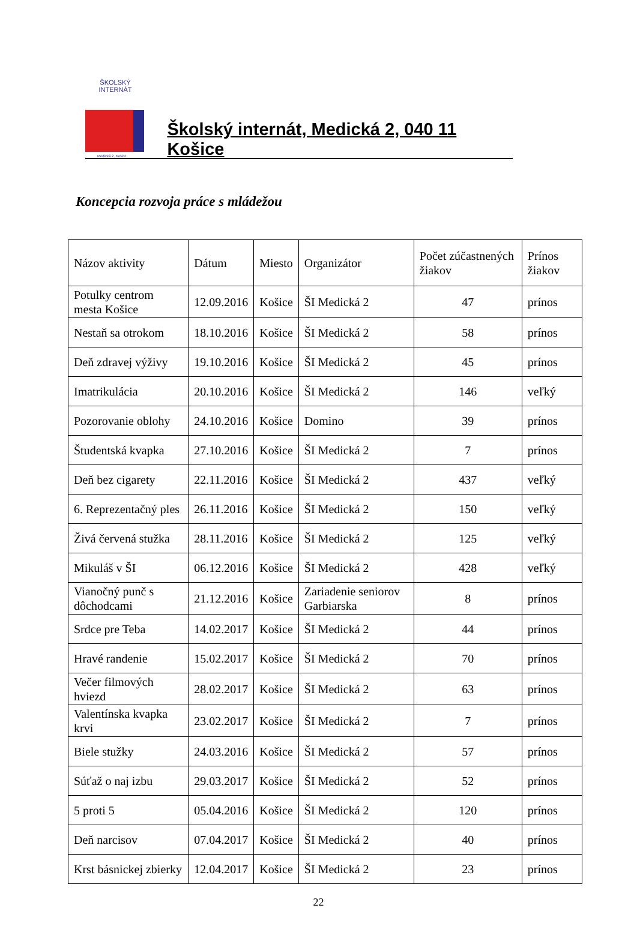ŠKOLSKÝ INTERNÁT
Medická 2, Košice
Školský internát, Medická 2, 040 11 Košice
Koncepcia rozvoja práce s mládežou
| Názov aktivity | Dátum | Miesto | Organizátor | Počet zúčastnených žiakov | Prínos žiakov |
| --- | --- | --- | --- | --- | --- |
| Potulky centrom mesta Košice | 12.09.2016 | Košice | ŠI Medická 2 | 47 | prínos |
| Nestaň sa otrokom | 18.10.2016 | Košice | ŠI Medická 2 | 58 | prínos |
| Deň zdravej výživy | 19.10.2016 | Košice | ŠI Medická 2 | 45 | prínos |
| Imatrikulácia | 20.10.2016 | Košice | ŠI Medická 2 | 146 | veľký |
| Pozorovanie oblohy | 24.10.2016 | Košice | Domino | 39 | prínos |
| Študentská kvapka | 27.10.2016 | Košice | ŠI Medická 2 | 7 | prínos |
| Deň bez cigarety | 22.11.2016 | Košice | ŠI Medická 2 | 437 | veľký |
| 6. Reprezentačný ples | 26.11.2016 | Košice | ŠI Medická 2 | 150 | veľký |
| Živá červená stužka | 28.11.2016 | Košice | ŠI Medická 2 | 125 | veľký |
| Mikuláš v ŠI | 06.12.2016 | Košice | ŠI Medická 2 | 428 | veľký |
| Vianočný punč s dôchodcami | 21.12.2016 | Košice | Zariadenie seniorov Garbiarska | 8 | prínos |
| Srdce pre Teba | 14.02.2017 | Košice | ŠI Medická 2 | 44 | prínos |
| Hravé randenie | 15.02.2017 | Košice | ŠI Medická 2 | 70 | prínos |
| Večer filmových hviezd | 28.02.2017 | Košice | ŠI Medická 2 | 63 | prínos |
| Valentínska kvapka krvi | 23.02.2017 | Košice | ŠI Medická 2 | 7 | prínos |
| Biele stužky | 24.03.2016 | Košice | ŠI Medická 2 | 57 | prínos |
| Súťaž o naj izbu | 29.03.2017 | Košice | ŠI Medická 2 | 52 | prínos |
| 5 proti 5 | 05.04.2016 | Košice | ŠI Medická 2 | 120 | prínos |
| Deň narcisov | 07.04.2017 | Košice | ŠI Medická 2 | 40 | prínos |
| Krst básnickej zbierky | 12.04.2017 | Košice | ŠI Medická 2 | 23 | prínos |
22